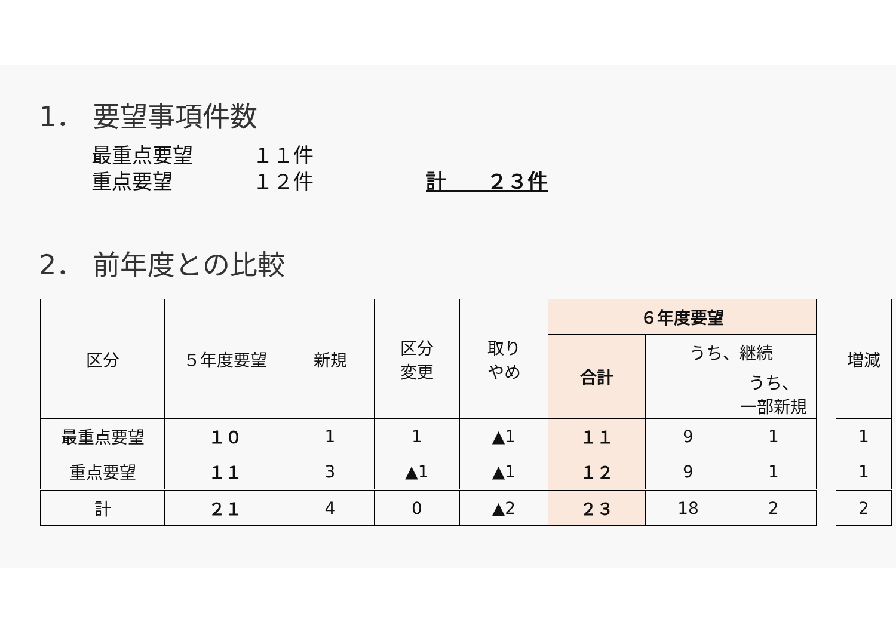1． 要望事項件数
最重点要望 １１件
重点要望 １２件 計　　２３件
2． 前年度との比較
| 区分 | ５年度要望 | 新規 | 区分 変更 | 取り やめ | ６年度要望 | | | | 増減 |
| | | | | | 合計 | うち、継続 | | | |
| | | | | | | | うち、 一部新規 | | |
| 最重点要望 | １０ | 1 | 1 | ▲1 | １１ | 9 | 1 | | 1 |
| 重点要望 | １１ | 3 | ▲1 | ▲1 | １２ | 9 | 1 | | 1 |
| 計 | ２１ | 4 | 0 | ▲2 | ２３ | 18 | 2 | | 2 |